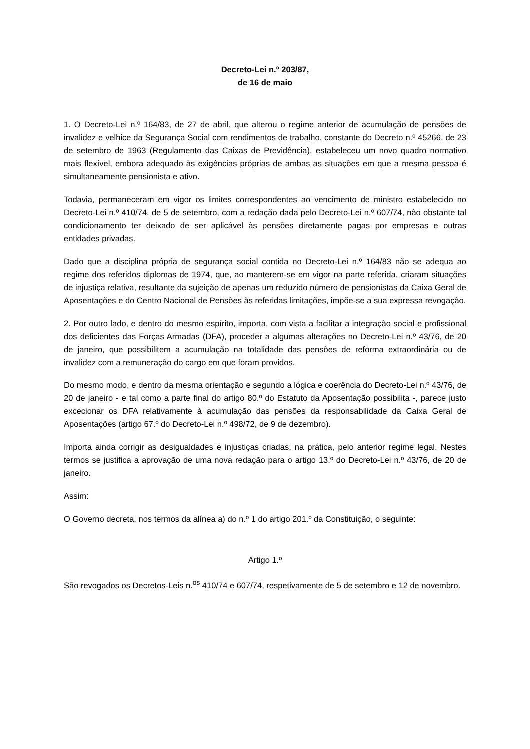Decreto-Lei n.º 203/87,
de 16 de maio
1. O Decreto-Lei n.º 164/83, de 27 de abril, que alterou o regime anterior de acumulação de pensões de invalidez e velhice da Segurança Social com rendimentos de trabalho, constante do Decreto n.º 45266, de 23 de setembro de 1963 (Regulamento das Caixas de Previdência), estabeleceu um novo quadro normativo mais flexível, embora adequado às exigências próprias de ambas as situações em que a mesma pessoa é simultaneamente pensionista e ativo.
Todavia, permaneceram em vigor os limites correspondentes ao vencimento de ministro estabelecido no Decreto-Lei n.º 410/74, de 5 de setembro, com a redação dada pelo Decreto-Lei n.º 607/74, não obstante tal condicionamento ter deixado de ser aplicável às pensões diretamente pagas por empresas e outras entidades privadas.
Dado que a disciplina própria de segurança social contida no Decreto-Lei n.º 164/83 não se adequa ao regime dos referidos diplomas de 1974, que, ao manterem-se em vigor na parte referida, criaram situações de injustiça relativa, resultante da sujeição de apenas um reduzido número de pensionistas da Caixa Geral de Aposentações e do Centro Nacional de Pensões às referidas limitações, impõe-se a sua expressa revogação.
2. Por outro lado, e dentro do mesmo espírito, importa, com vista a facilitar a integração social e profissional dos deficientes das Forças Armadas (DFA), proceder a algumas alterações no Decreto-Lei n.º 43/76, de 20 de janeiro, que possibilitem a acumulação na totalidade das pensões de reforma extraordinária ou de invalidez com a remuneração do cargo em que foram providos.
Do mesmo modo, e dentro da mesma orientação e segundo a lógica e coerência do Decreto-Lei n.º 43/76, de 20 de janeiro - e tal como a parte final do artigo 80.º do Estatuto da Aposentação possibilita -, parece justo excecionar os DFA relativamente à acumulação das pensões da responsabilidade da Caixa Geral de Aposentações (artigo 67.º do Decreto-Lei n.º 498/72, de 9 de dezembro).
Importa ainda corrigir as desigualdades e injustiças criadas, na prática, pelo anterior regime legal. Nestes termos se justifica a aprovação de uma nova redação para o artigo 13.º do Decreto-Lei n.º 43/76, de 20 de janeiro.
Assim:
O Governo decreta, nos termos da alínea a) do n.º 1 do artigo 201.º da Constituição, o seguinte:
Artigo 1.º
São revogados os Decretos-Leis n.<sup>os</sup> 410/74 e 607/74, respetivamente de 5 de setembro e 12 de novembro.